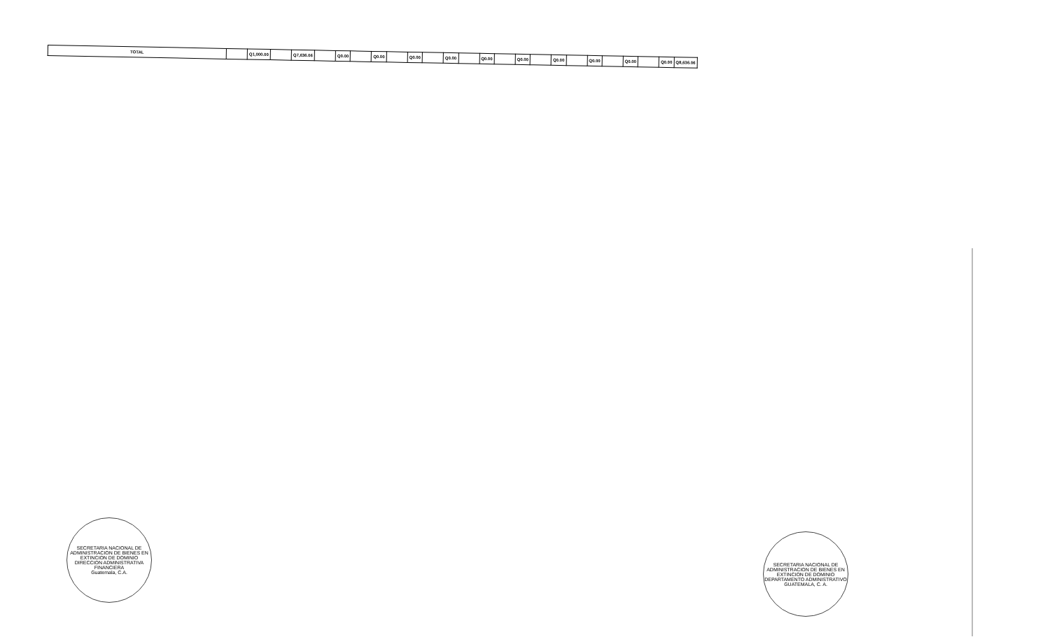| TOTAL | | Q1,000.00 | | Q7,636.06 | | Q0.00 | | Q0.00 | | Q0.00 | | Q0.00 | | Q0.00 | | Q0.00 | | Q0.00 | | Q0.00 | | Q0.00 | | Q0.00 | Q8,636.06 |
SECRETARIA NACIONAL DE ADMINISTRACION DE BIENES EN EXTINCION DE DOMINIO
DIRECCION ADMINISTRATIVA FINANCIERA
Guatemala, C.A.
SECRETARIA NACIONAL DE ADMINISTRACION DE BIENES EN EXTINCION DE DOMINIO
DEPARTAMENTO ADMINISTRATIVO
GUATEMALA, C. A.